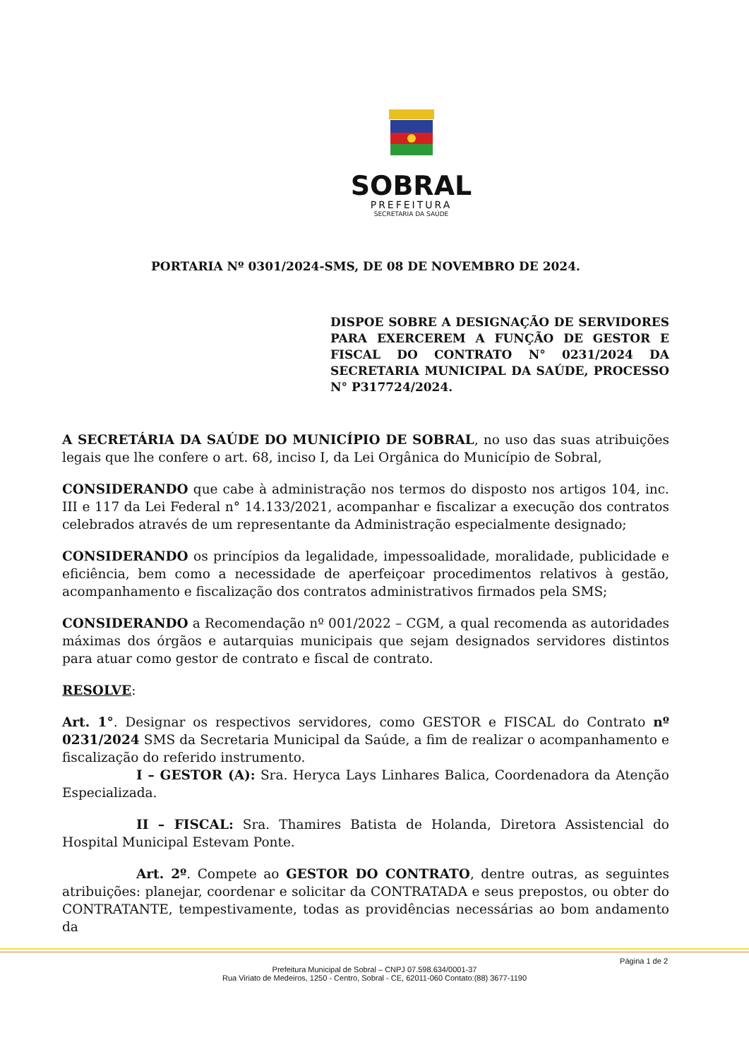SOBRAL
PREFEITURA
SECRETARIA DA SAÚDE
PORTARIA Nº 0301/2024-SMS, DE 08 DE NOVEMBRO DE 2024.
DISPOE SOBRE A DESIGNAÇÃO DE SERVIDORES PARA EXERCEREM A FUNÇÃO DE GESTOR E FISCAL DO CONTRATO N° 0231/2024 DA SECRETARIA MUNICIPAL DA SAÚDE, PROCESSO N° P317724/2024.
A SECRETÁRIA DA SAÚDE DO MUNICÍPIO DE SOBRAL, no uso das suas atribuições legais que lhe confere o art. 68, inciso I, da Lei Orgânica do Município de Sobral,
CONSIDERANDO que cabe à administração nos termos do disposto nos artigos 104, inc. III e 117 da Lei Federal n° 14.133/2021, acompanhar e fiscalizar a execução dos contratos celebrados através de um representante da Administração especialmente designado;
CONSIDERANDO os princípios da legalidade, impessoalidade, moralidade, publicidade e eficiência, bem como a necessidade de aperfeiçoar procedimentos relativos à gestão, acompanhamento e fiscalização dos contratos administrativos firmados pela SMS;
CONSIDERANDO a Recomendação nº 001/2022 – CGM, a qual recomenda as autoridades máximas dos órgãos e autarquias municipais que sejam designados servidores distintos para atuar como gestor de contrato e fiscal de contrato.
RESOLVE:
Art. 1°. Designar os respectivos servidores, como GESTOR e FISCAL do Contrato nº 0231/2024 SMS da Secretaria Municipal da Saúde, a fim de realizar o acompanhamento e fiscalização do referido instrumento.
I – GESTOR (A): Sra. Heryca Lays Linhares Balica, Coordenadora da Atenção Especializada.
II – FISCAL: Sra. Thamires Batista de Holanda, Diretora Assistencial do Hospital Municipal Estevam Ponte.
Art. 2º. Compete ao GESTOR DO CONTRATO, dentre outras, as seguintes atribuições: planejar, coordenar e solicitar da CONTRATADA e seus prepostos, ou obter do CONTRATANTE, tempestivamente, todas as providências necessárias ao bom andamento da
Página 1 de 2
Prefeitura Municipal de Sobral – CNPJ 07.598.634/0001-37
Rua Viriato de Medeiros, 1250 - Centro, Sobral - CE, 62011-060 Contato:(88) 3677-1190